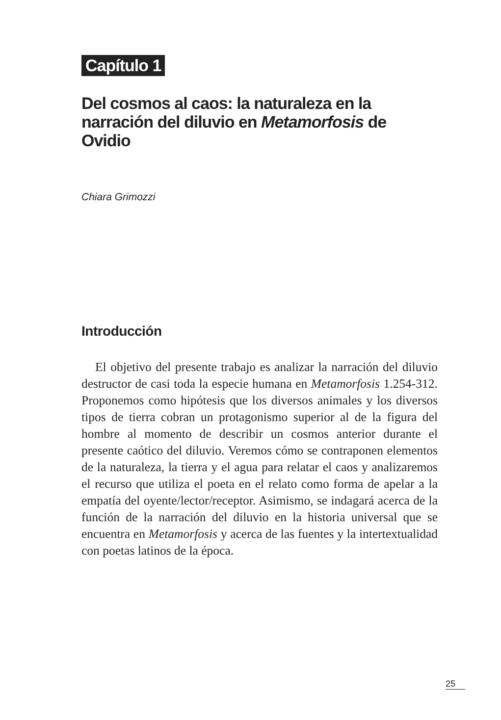Capítulo 1
Del cosmos al caos: la naturaleza en la narración del diluvio en Metamorfosis de Ovidio
Chiara Grimozzi
Introducción
El objetivo del presente trabajo es analizar la narración del diluvio destructor de casi toda la especie humana en Metamorfosis 1.254-312. Proponemos como hipótesis que los diversos animales y los diversos tipos de tierra cobran un protagonismo superior al de la figura del hombre al momento de describir un cosmos anterior durante el presente caótico del diluvio. Veremos cómo se contraponen elementos de la naturaleza, la tierra y el agua para relatar el caos y analizaremos el recurso que utiliza el poeta en el relato como forma de apelar a la empatía del oyente/lector/receptor. Asimismo, se indagará acerca de la función de la narración del diluvio en la historia universal que se encuentra en Metamorfosis y acerca de las fuentes y la intertextualidad con poetas latinos de la época.
25